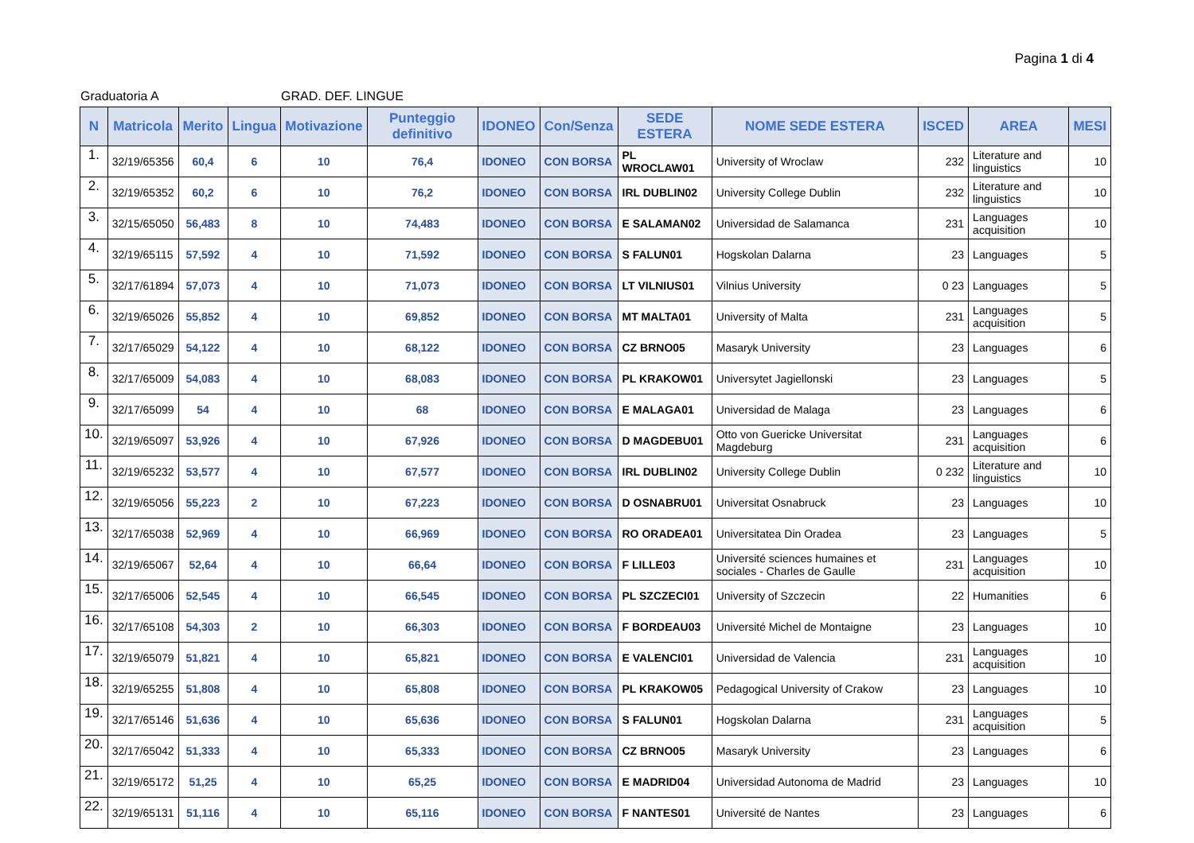Pagina 1 di 4
Graduatoria A GRAD. DEF. LINGUE
| N | Matricola | Merito | Lingua | Motivazione | Punteggio definitivo | IDONEO | Con/Senza | SEDE ESTERA | NOME SEDE ESTERA | ISCED | AREA | MESI |
| --- | --- | --- | --- | --- | --- | --- | --- | --- | --- | --- | --- | --- |
| 1. | 32/19/65356 | 60,4 | 6 | 10 | 76,4 | IDONEO | CON BORSA | PL WROCLAW01 | University of Wroclaw | 232 | Literature and linguistics | 10 |
| 2. | 32/19/65352 | 60,2 | 6 | 10 | 76,2 | IDONEO | CON BORSA | IRL DUBLIN02 | University College Dublin | 232 | Literature and linguistics | 10 |
| 3. | 32/15/65050 | 56,483 | 8 | 10 | 74,483 | IDONEO | CON BORSA | E SALAMAN02 | Universidad de Salamanca | 231 | Languages acquisition | 10 |
| 4. | 32/19/65115 | 57,592 | 4 | 10 | 71,592 | IDONEO | CON BORSA | S FALUN01 | Hogskolan Dalarna | 23 | Languages | 5 |
| 5. | 32/17/61894 | 57,073 | 4 | 10 | 71,073 | IDONEO | CON BORSA | LT VILNIUS01 | Vilnius University | 0 23 | Languages | 5 |
| 6. | 32/19/65026 | 55,852 | 4 | 10 | 69,852 | IDONEO | CON BORSA | MT MALTA01 | University of Malta | 231 | Languages acquisition | 5 |
| 7. | 32/17/65029 | 54,122 | 4 | 10 | 68,122 | IDONEO | CON BORSA | CZ BRNO05 | Masaryk University | 23 | Languages | 6 |
| 8. | 32/17/65009 | 54,083 | 4 | 10 | 68,083 | IDONEO | CON BORSA | PL KRAKOW01 | Universytet Jagiellonski | 23 | Languages | 5 |
| 9. | 32/17/65099 | 54 | 4 | 10 | 68 | IDONEO | CON BORSA | E MALAGA01 | Universidad de Malaga | 23 | Languages | 6 |
| 10. | 32/19/65097 | 53,926 | 4 | 10 | 67,926 | IDONEO | CON BORSA | D MAGDEBU01 | Otto von Guericke Universitat Magdeburg | 231 | Languages acquisition | 6 |
| 11. | 32/19/65232 | 53,577 | 4 | 10 | 67,577 | IDONEO | CON BORSA | IRL DUBLIN02 | University College Dublin | 0 232 | Literature and linguistics | 10 |
| 12. | 32/19/65056 | 55,223 | 2 | 10 | 67,223 | IDONEO | CON BORSA | D OSNABRU01 | Universitat Osnabruck | 23 | Languages | 10 |
| 13. | 32/17/65038 | 52,969 | 4 | 10 | 66,969 | IDONEO | CON BORSA | RO ORADEA01 | Universitatea Din Oradea | 23 | Languages | 5 |
| 14. | 32/19/65067 | 52,64 | 4 | 10 | 66,64 | IDONEO | CON BORSA | F LILLE03 | Université sciences humaines et sociales - Charles de Gaulle | 231 | Languages acquisition | 10 |
| 15. | 32/17/65006 | 52,545 | 4 | 10 | 66,545 | IDONEO | CON BORSA | PL SZCZECI01 | University of Szczecin | 22 | Humanities | 6 |
| 16. | 32/17/65108 | 54,303 | 2 | 10 | 66,303 | IDONEO | CON BORSA | F BORDEAU03 | Université Michel de Montaigne | 23 | Languages | 10 |
| 17. | 32/19/65079 | 51,821 | 4 | 10 | 65,821 | IDONEO | CON BORSA | E VALENCI01 | Universidad de Valencia | 231 | Languages acquisition | 10 |
| 18. | 32/19/65255 | 51,808 | 4 | 10 | 65,808 | IDONEO | CON BORSA | PL KRAKOW05 | Pedagogical University of Crakow | 23 | Languages | 10 |
| 19. | 32/17/65146 | 51,636 | 4 | 10 | 65,636 | IDONEO | CON BORSA | S FALUN01 | Hogskolan Dalarna | 231 | Languages acquisition | 5 |
| 20. | 32/17/65042 | 51,333 | 4 | 10 | 65,333 | IDONEO | CON BORSA | CZ BRNO05 | Masaryk University | 23 | Languages | 6 |
| 21. | 32/19/65172 | 51,25 | 4 | 10 | 65,25 | IDONEO | CON BORSA | E MADRID04 | Universidad Autonoma de Madrid | 23 | Languages | 10 |
| 22. | 32/19/65131 | 51,116 | 4 | 10 | 65,116 | IDONEO | CON BORSA | F NANTES01 | Université de Nantes | 23 | Languages | 6 |